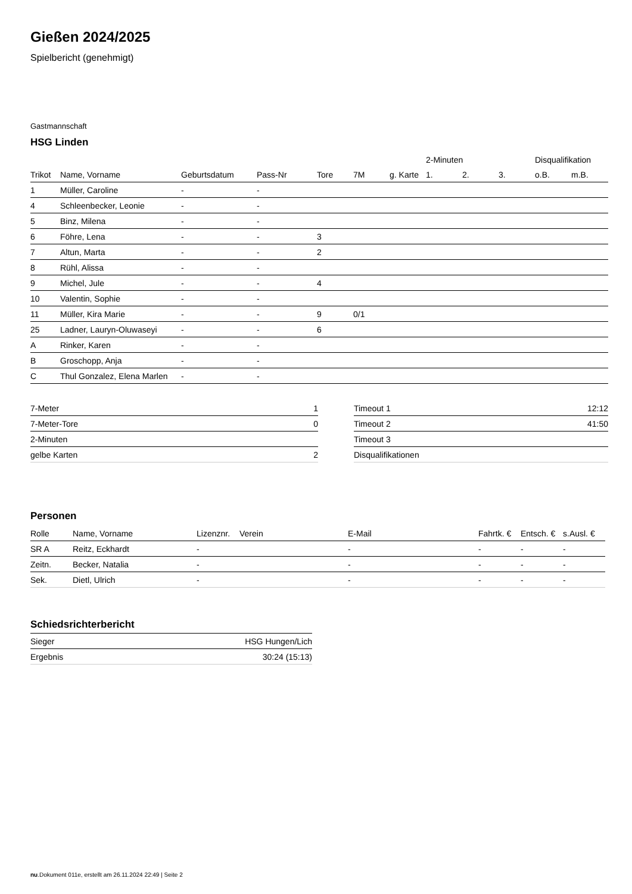Gießen 2024/2025
Spielbericht (genehmigt)
Gastmannschaft
HSG Linden
| | | | | | | | 2-Minuten | | | Disqualifikation | |
| --- | --- | --- | --- | --- | --- | --- | --- | --- | --- | --- | --- |
| Trikot | Name, Vorname | Geburtsdatum | Pass-Nr | Tore | 7M | g. Karte | 1. | 2. | 3. | o.B. | m.B. |
| 1 | Müller, Caroline | - | - | | | | | | | | |
| 4 | Schleenbecker, Leonie | - | - | | | | | | | | |
| 5 | Binz, Milena | - | - | | | | | | | | |
| 6 | Föhre, Lena | - | - | 3 | | | | | | | |
| 7 | Altun, Marta | - | - | 2 | | | | | | | |
| 8 | Rühl, Alissa | - | - | | | | | | | | |
| 9 | Michel, Jule | - | - | 4 | | | | | | | |
| 10 | Valentin, Sophie | - | - | | | | | | | | |
| 11 | Müller, Kira Marie | - | - | 9 | 0/1 | | | | | | |
| 25 | Ladner, Lauryn-Oluwaseyi | - | - | 6 | | | | | | | |
| A | Rinker, Karen | - | - | | | | | | | | |
| B | Groschopp, Anja | - | - | | | | | | | | |
| C | Thul Gonzalez, Elena Marlen | - | - | | | | | | | | |
| 7-Meter | 1 |
| 7-Meter-Tore | 0 |
| 2-Minuten | |
| gelbe Karten | 2 |
| Timeout 1 | 12:12 |
| Timeout 2 | 41:50 |
| Timeout 3 | |
| Disqualifikationen | |
Personen
| Rolle | Name, Vorname | Lizenznr. | Verein | E-Mail | Fahrtk. € | Entsch. € | s.Ausl. € |
| --- | --- | --- | --- | --- | --- | --- | --- |
| SR A | Reitz, Eckhardt | - | | - | - | - | - |
| Zeitn. | Becker, Natalia | - | | - | - | - | - |
| Sek. | Dietl, Ulrich | - | | - | - | - | - |
Schiedsrichterbericht
| Sieger | HSG Hungen/Lich |
| Ergebnis | 30:24 (15:13) |
nu.Dokument 011e, erstellt am 26.11.2024 22:49 | Seite 2